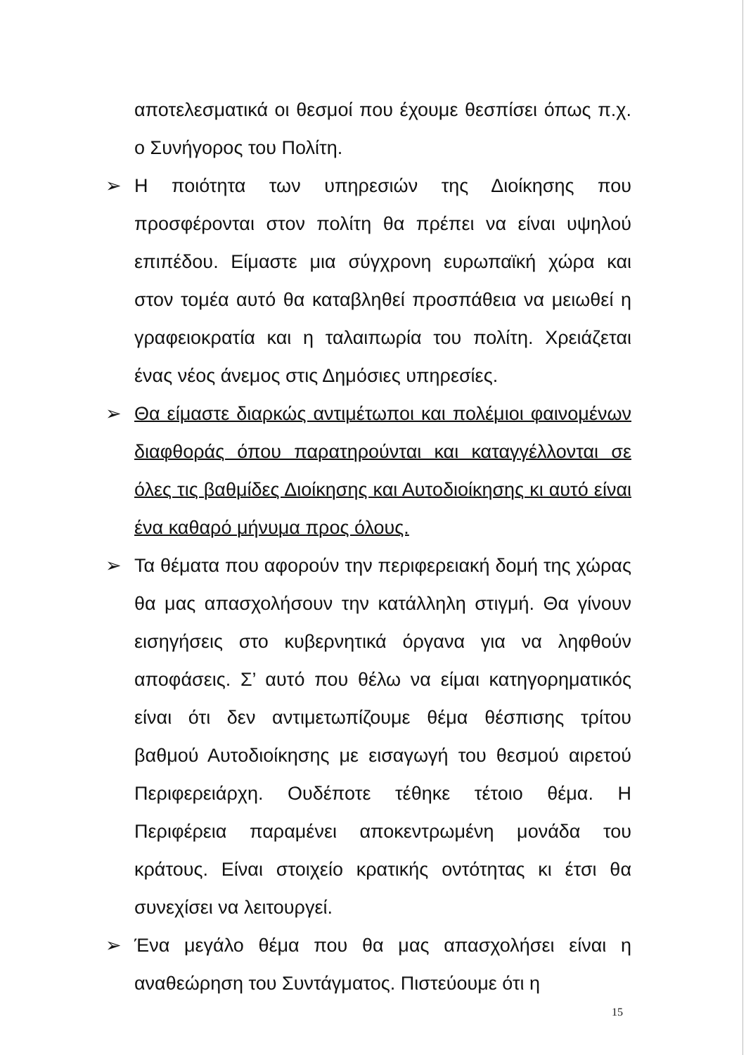αποτελεσματικά οι θεσμοί που έχουμε θεσπίσει όπως π.χ. ο Συνήγορος του Πολίτη.
➢ Η ποιότητα των υπηρεσιών της Διοίκησης που προσφέρονται στον πολίτη θα πρέπει να είναι υψηλού επιπέδου. Είμαστε μια σύγχρονη ευρωπαϊκή χώρα και στον τομέα αυτό θα καταβληθεί προσπάθεια να μειωθεί η γραφειοκρατία και η ταλαιπωρία του πολίτη. Χρειάζεται ένας νέος άνεμος στις Δημόσιες υπηρεσίες.
➢ Θα είμαστε διαρκώς αντιμέτωποι και πολέμιοι φαινομένων διαφθοράς όπου παρατηρούνται και καταγγέλλονται σε όλες τις βαθμίδες Διοίκησης και Αυτοδιοίκησης κι αυτό είναι ένα καθαρό μήνυμα προς όλους.
➢ Τα θέματα που αφορούν την περιφερειακή δομή της χώρας θα μας απασχολήσουν την κατάλληλη στιγμή. Θα γίνουν εισηγήσεις στο κυβερνητικά όργανα για να ληφθούν αποφάσεις. Σ’ αυτό που θέλω να είμαι κατηγορηματικός είναι ότι δεν αντιμετωπίζουμε θέμα θέσπισης τρίτου βαθμού Αυτοδιοίκησης με εισαγωγή του θεσμού αιρετού Περιφερειάρχη. Ουδέποτε τέθηκε τέτοιο θέμα. Η Περιφέρεια παραμένει αποκεντρωμένη μονάδα του κράτους. Είναι στοιχείο κρατικής οντότητας κι έτσι θα συνεχίσει να λειτουργεί.
➢ Ένα μεγάλο θέμα που θα μας απασχολήσει είναι η αναθεώρηση του Συντάγματος. Πιστεύουμε ότι η
15